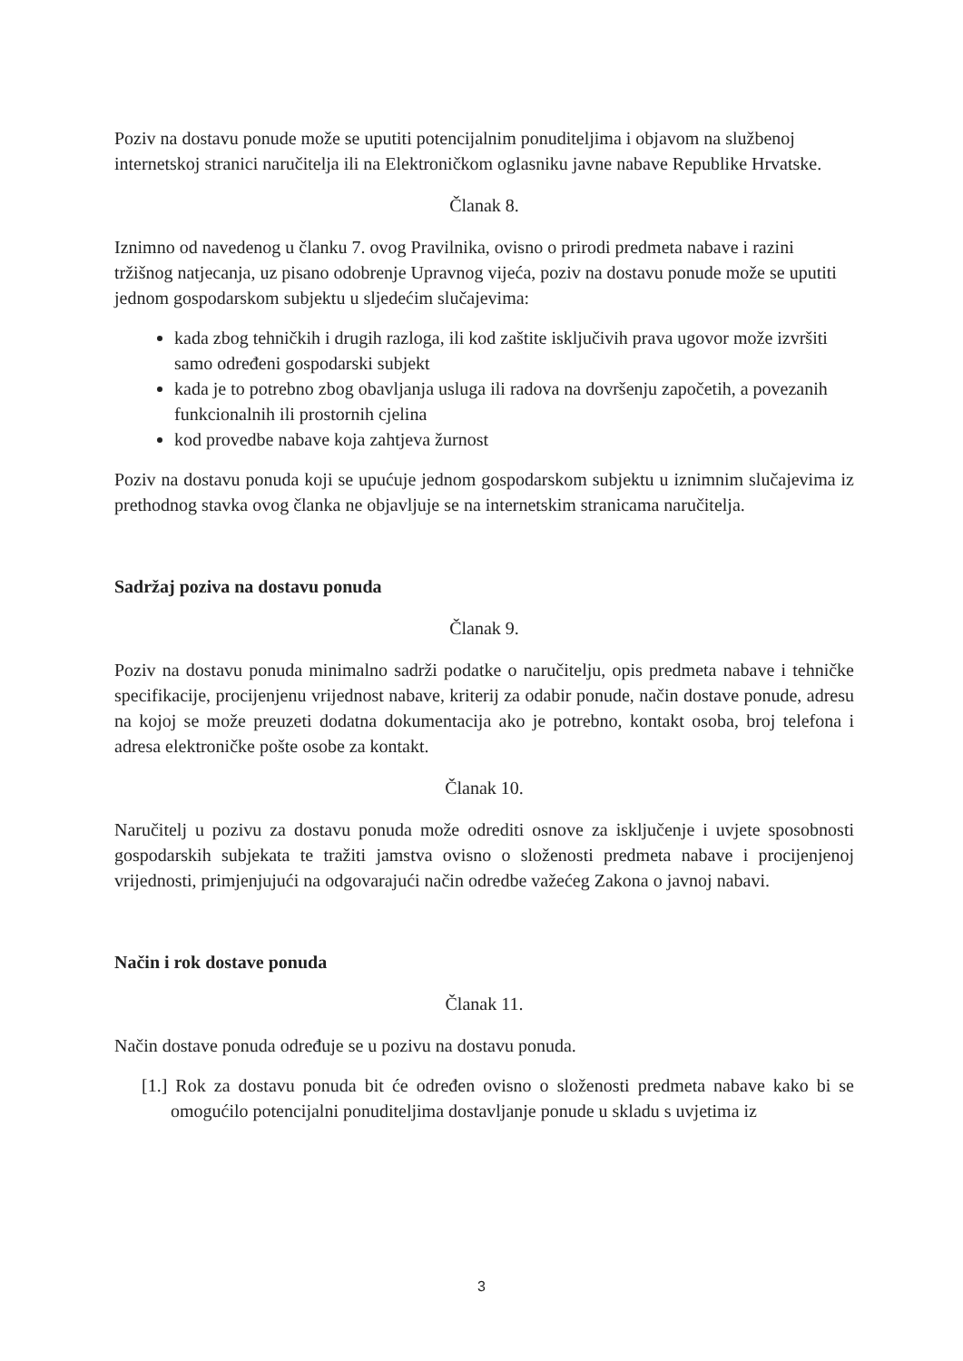Poziv na dostavu ponude može se uputiti potencijalnim ponuditeljima i objavom na službenoj internetskoj stranici naručitelja ili na Elektroničkom oglasniku javne nabave Republike Hrvatske.
Članak 8.
Iznimno od navedenog u članku 7. ovog Pravilnika, ovisno o prirodi predmeta nabave i razini tržišnog natjecanja, uz pisano odobrenje Upravnog vijeća, poziv na dostavu ponude može se uputiti jednom gospodarskom subjektu u sljedećim slučajevima:
kada zbog tehničkih i drugih razloga, ili kod zaštite isključivih prava ugovor može izvršiti samo određeni gospodarski subjekt
kada je to potrebno zbog obavljanja usluga ili radova na dovršenju započetih, a povezanih funkcionalnih ili prostornih cjelina
kod provedbe nabave koja zahtjeva žurnost
Poziv na dostavu ponuda koji se upućuje jednom gospodarskom subjektu u iznimnim slučajevima iz prethodnog stavka ovog članka ne objavljuje se na internetskim stranicama naručitelja.
Sadržaj poziva na dostavu ponuda
Članak 9.
Poziv na dostavu ponuda minimalno sadrži podatke o naručitelju, opis predmeta nabave i tehničke specifikacije, procijenjenu vrijednost nabave, kriterij za odabir ponude, način dostave ponude, adresu na kojoj se može preuzeti dodatna dokumentacija ako je potrebno, kontakt osoba, broj telefona i adresa elektroničke pošte osobe za kontakt.
Članak 10.
Naručitelj u pozivu za dostavu ponuda može odrediti osnove za isključenje i uvjete sposobnosti gospodarskih subjekata te tražiti jamstva ovisno o složenosti predmeta nabave i procijenjenoj vrijednosti, primjenjujući na odgovarajući način odredbe važećeg Zakona o javnoj nabavi.
Način i rok dostave ponuda
Članak 11.
Način dostave ponuda određuje se u pozivu na dostavu ponuda.
[1.] Rok za dostavu ponuda bit će određen ovisno o složenosti predmeta nabave kako bi se omogućilo potencijalni ponuditeljima dostavljanje ponude u skladu s uvjetima iz
3